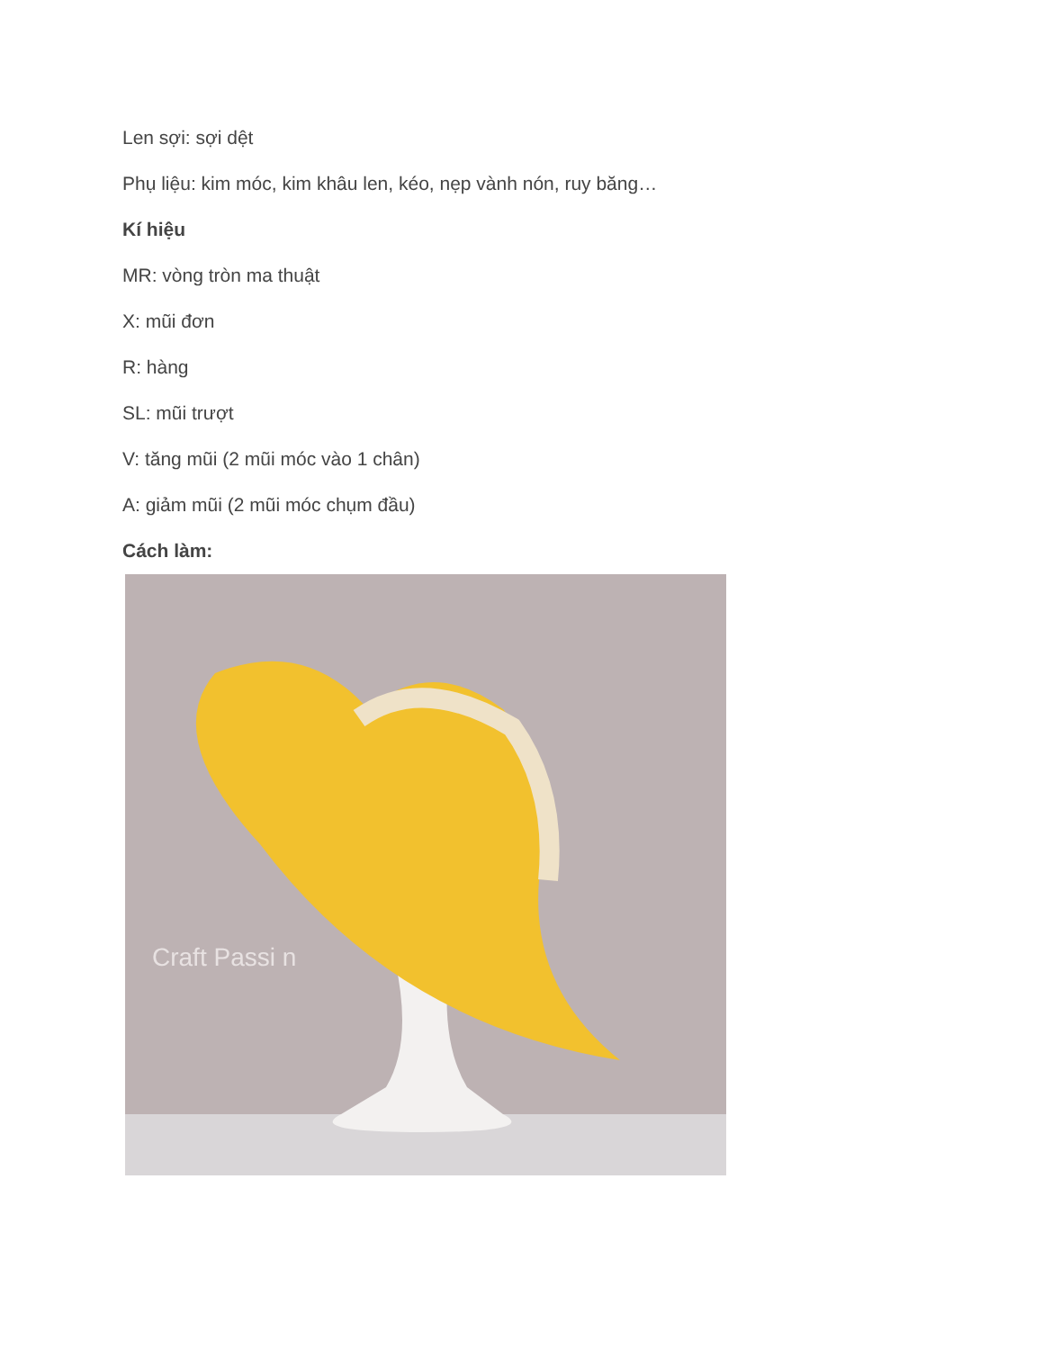Len sợi: sợi dệt
Phụ liệu: kim móc, kim khâu len, kéo, nẹp vành nón, ruy băng…
Kí hiệu
MR: vòng tròn ma thuật
X: mũi đơn
R: hàng
SL: mũi trượt
V: tăng mũi (2 mũi móc vào 1 chân)
A: giảm mũi (2 mũi móc chụm đầu)
Cách làm:
Craft Passi n